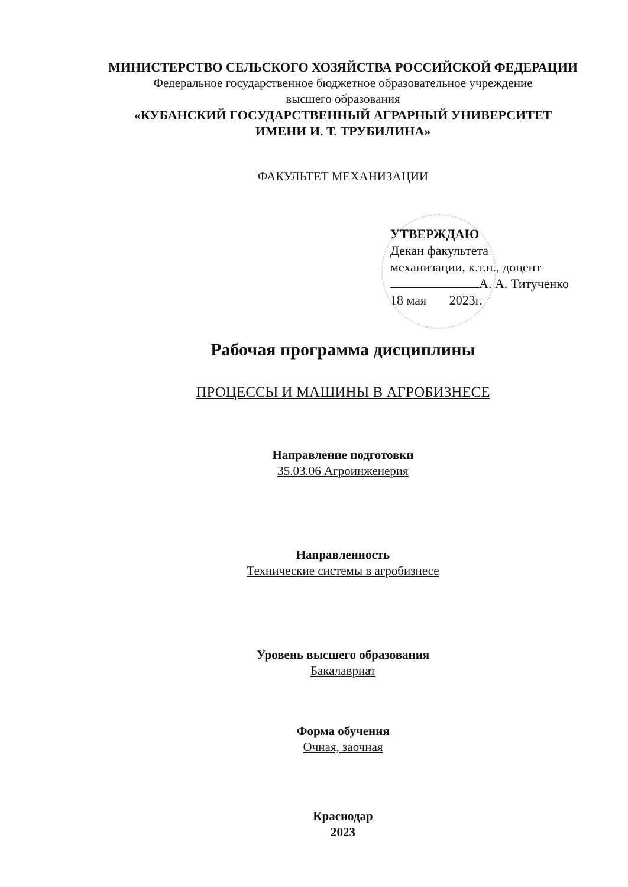МИНИСТЕРСТВО СЕЛЬСКОГО ХОЗЯЙСТВА РОССИЙСКОЙ ФЕДЕРАЦИИ
Федеральное государственное бюджетное образовательное учреждение
высшего образования
«КУБАНСКИЙ ГОСУДАРСТВЕННЫЙ АГРАРНЫЙ УНИВЕРСИТЕТ
ИМЕНИ И. Т. ТРУБИЛИНА»
ФАКУЛЬТЕТ МЕХАНИЗАЦИИ
УТВЕРЖДАЮ
Декан факультета
механизации, к.т.н., доцент
А. А. Титученко
18 мая 2023г.
Рабочая программа дисциплины
ПРОЦЕССЫ И МАШИНЫ В АГРОБИЗНЕСЕ
Направление подготовки
35.03.06 Агроинженерия
Направленность
Технические системы в агробизнесе
Уровень высшего образования
Бакалавриат
Форма обучения
Очная, заочная
Краснодар
2023